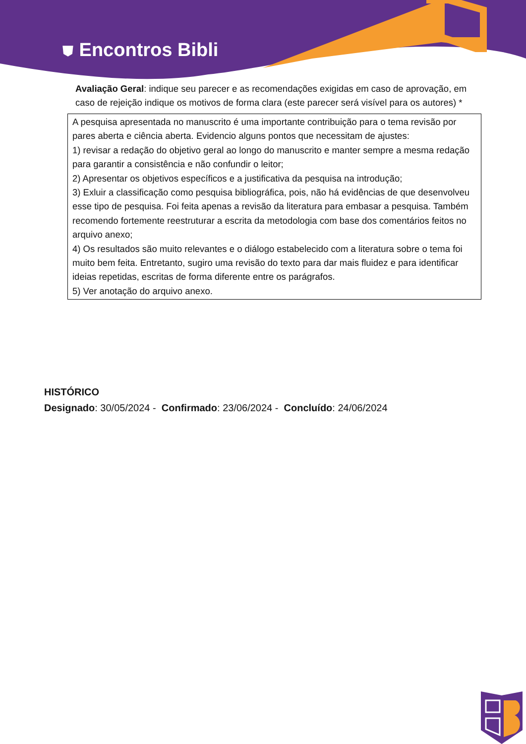⛊ Encontros Bibli
Avaliação Geral: indique seu parecer e as recomendações exigidas em caso de aprovação, em caso de rejeição indique os motivos de forma clara (este parecer será visível para os autores) *
A pesquisa apresentada no manuscrito é uma importante contribuição para o tema revisão por pares aberta e ciência aberta. Evidencio alguns pontos que necessitam de ajustes:
1) revisar a redação do objetivo geral ao longo do manuscrito e manter sempre a mesma redação para garantir a consistência e não confundir o leitor;
2) Apresentar os objetivos específicos e a justificativa da pesquisa na introdução;
3) Exluir a classificação como pesquisa bibliográfica, pois, não há evidências de que desenvolveu esse tipo de pesquisa. Foi feita apenas a revisão da literatura para embasar a pesquisa. Também recomendo fortemente reestruturar a escrita da metodologia com base dos comentários feitos no arquivo anexo;
4) Os resultados são muito relevantes e o diálogo estabelecido com a literatura sobre o tema foi muito bem feita. Entretanto, sugiro uma revisão do texto para dar mais fluidez e para identificar ideias repetidas, escritas de forma diferente entre os parágrafos.
5) Ver anotação do arquivo anexo.
HISTÓRICO
Designado: 30/05/2024 - Confirmado: 23/06/2024 - Concluído: 24/06/2024